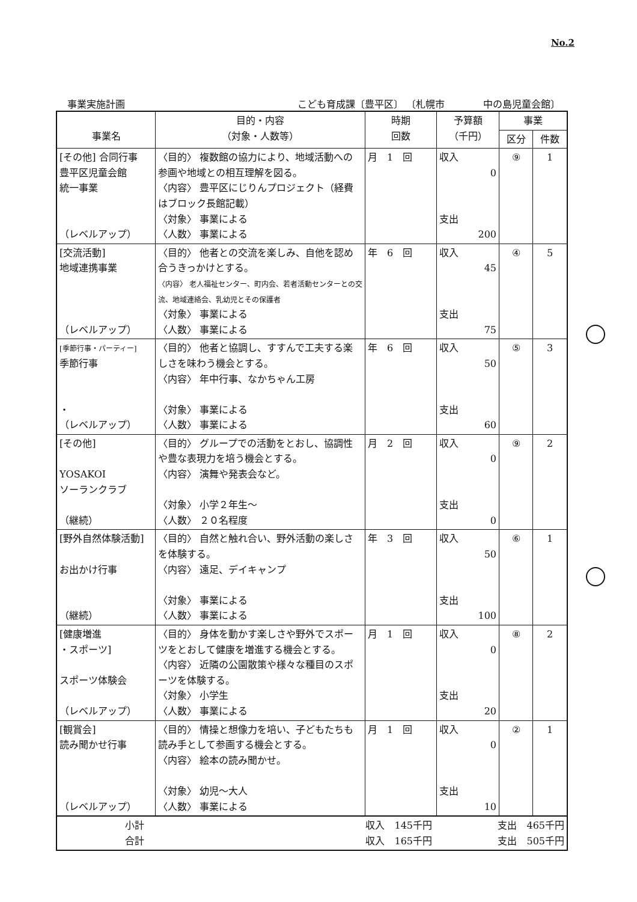No.2
事業実施計画 こども育成課〔豊平区〕 〔札幌市　　　　中の島児童会館〕
| 事業名 | 目的・内容 （対象・人数等） | 時期 回数 | 予算額 （千円） | 事業 | |
| --- | --- | --- | --- | --- | --- |
| | | | | 区分 | 件数 |
| [その他] 合同行事 豊平区児童会館 統一事業 （レベルアップ） | 〈目的〉 複数館の協力により、地域活動への参画や地域との相互理解を図る。 〈内容〉 豊平区にじりんプロジェクト（経費はブロック長館記載） 〈対象〉 事業による 〈人数〉 事業による | 月 1 回 | 収入 0 支出 200 | ⑨ | 1 |
| [交流活動] 地域連携事業 （レベルアップ） | 〈目的〉 他者との交流を楽しみ、自他を認め合うきっかけとする。 〈内容〉 老人福祉センター、町内会、若者活動センターとの交流、地域連絡会、乳幼児とその保護者 〈対象〉 事業による 〈人数〉 事業による | 年 6 回 | 収入 45 支出 75 | ④ | 5 |
| [季節行事・パーティー] 季節行事 ・ （レベルアップ） | 〈目的〉 他者と協調し、すすんで工夫する楽しさを味わう機会とする。 〈内容〉 年中行事、なかちゃん工房 〈対象〉 事業による 〈人数〉 事業による | 年 6 回 | 収入 50 支出 60 | ⑤ | 3 |
| [その他] YOSAKOI ソーランクラブ （継続） | 〈目的〉 グループでの活動をとおし、協調性や豊な表現力を培う機会とする。 〈内容〉 演舞や発表会など。 〈対象〉 小学２年生～ 〈人数〉 ２０名程度 | 月 2 回 | 収入 0 支出 0 | ⑨ | 2 |
| [野外自然体験活動] お出かけ行事 （継続） | 〈目的〉 自然と触れ合い、野外活動の楽しさを体験する。 〈内容〉 遠足、デイキャンプ 〈対象〉 事業による 〈人数〉 事業による | 年 3 回 | 収入 50 支出 100 | ⑥ | 1 |
| [健康増進 ・スポーツ] スポーツ体験会 （レベルアップ） | 〈目的〉 身体を動かす楽しさや野外でスポーツをとおして健康を増進する機会とする。 〈内容〉 近隣の公園散策や様々な種目のスポーツを体験する。 〈対象〉 小学生 〈人数〉 事業による | 月 1 回 | 収入 0 支出 20 | ⑧ | 2 |
| [観賞会] 読み聞かせ行事 （レベルアップ） | 〈目的〉 情操と想像力を培い、子どもたちも読み手として参画する機会とする。 〈内容〉 絵本の読み聞かせ。 〈対象〉 幼児～大人 〈人数〉 事業による | 月 1 回 | 収入 0 支出 10 | ② | 1 |
| 小計 収入 145千円 支出 465千円 合計 収入 165千円 支出 505千円 | | | | | |